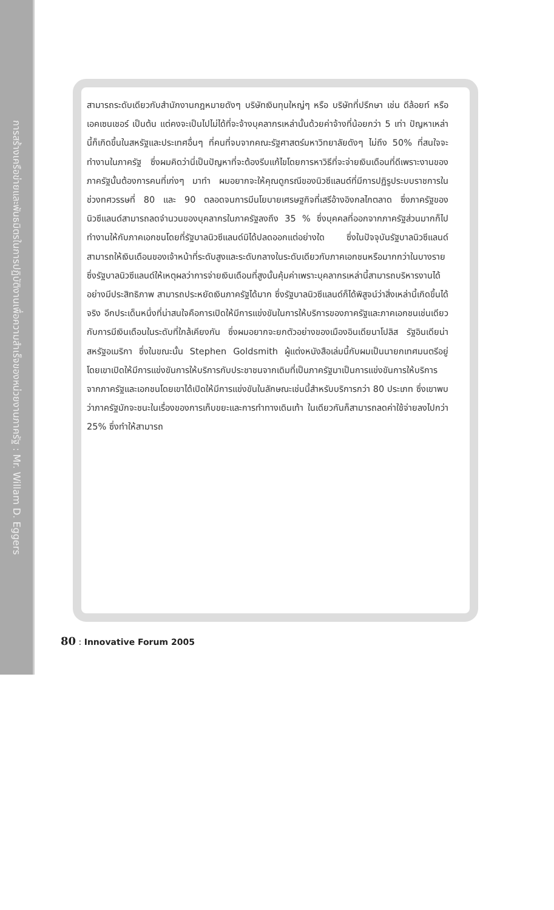การสร้างเครือข่ายและพันธมิตรในการปฏิบัติงานเพื่อความสำเร็จของหน่วยงานภาครัฐ : Mr. Willam D. Eggers
สามารถระดับเดียวกับสำนักงานกฎหมายดังๆ บริษัทเงินทุนใหญ่ๆ หรือ บริษัทที่ปรึกษา เช่น ดีล้อยท์ หรือ เอคเซนเชอร์ เป็นต้น แต่คงจะเป็นไปไม่ได้ที่จะจ้างบุคลากรเหล่านั้นด้วยค่าจ้างที่น้อยกว่า 5 เท่า ปัญหาเหล่านี้ก็เกิดขึ้นในสหรัฐและประเทศอื่นๆ ที่คนที่จบจากคณะรัฐศาสตร์มหาวิทยาลัยดังๆ ไม่ถึง 50% ที่สนใจจะทำงานในภาครัฐ ซึ่งผมคิดว่านี่เป็นปัญหาที่จะต้องรีบแก้ไขโดยการหาวิธีที่จะจ่ายเงินเดือนที่ดีเพราะงานของภาครัฐนั้นต้องการคนที่เก่งๆ มาทำ ผมอยากจะให้คุณดูกรณีของนิวซีแลนด์ที่มีการปฏิรูประบบราชการในช่วงทศวรรษที่ 80 และ 90 ตลอดจนการมีนโยบายเศรษฐกิจที่เสรีอ้างอิงกลไกตลาด ซึ่งภาครัฐของนิวซีแลนด์สามารถลดจำนวนของบุคลากรในภาครัฐลงถึง 35 % ซึ่งบุคคลที่ออกจากภาครัฐส่วนมากก็ไปทำงานให้กับภาคเอกชนโดยที่รัฐบาลนิวซีแลนด์มิได้ปลดออกแต่อย่างใด ซึ่งในปัจจุบันรัฐบาลนิวซีแลนด์สามารถให้เงินเดือนของเจ้าหน้าที่ระดับสูงและระดับกลางในระดับเดียวกับภาคเอกชนหรือมากกว่าในบางราย ซึ่งรัฐบาลนิวซีแลนด์ให้เหตุผลว่าการจ่ายเงินเดือนที่สูงนั้นคุ้มค่าเพราะบุคลากรเหล่านี้สามารถบริหารงานได้อย่างมีประสิทธิภาพ สามารถประหยัดเงินภาครัฐได้มาก ซึ่งรัฐบาลนิวซีแลนด์ก็ได้พิสูจน์ว่าสิ่งเหล่านี้เกิดขึ้นได้จริง อีกประเด็นหนึ่งที่น่าสนใจคือการเปิดให้มีการแข่งขันในการให้บริการของภาครัฐและภาคเอกชนเช่นเดียวกับการมีเงินเดือนในระดับที่ใกล้เคียงกัน ซึ่งผมอยากจะยกตัวอย่างของเมืองอินเดียนาโปลิส รัฐอินเดียน่า สหรัฐอเมริกา ซึ่งในขณะนั้น Stephen Goldsmith ผู้แต่งหนังสือเล่มนี้กับผมเป็นนายกเทศมนตรีอยู่ โดยเขาเปิดให้มีการแข่งขันการให้บริการกับประชาชนจากเดิมที่เป็นภาครัฐมาเป็นการแข่งขันการให้บริการจากภาครัฐและเอกชนโดยเขาได้เปิดให้มีการแข่งขันในลักษณะเช่นนี้สำหรับบริการกว่า 80 ประเภท ซึ่งเขาพบว่าภาครัฐมักจะชนะในเรื่องของการเก็บขยะและการทำทางเดินเท้า ในเดียวกันก็สามารถลดค่าใช้จ่ายลงไปกว่า 25% ซึ่งทำให้สามารถ
80 : Innovative Forum 2005